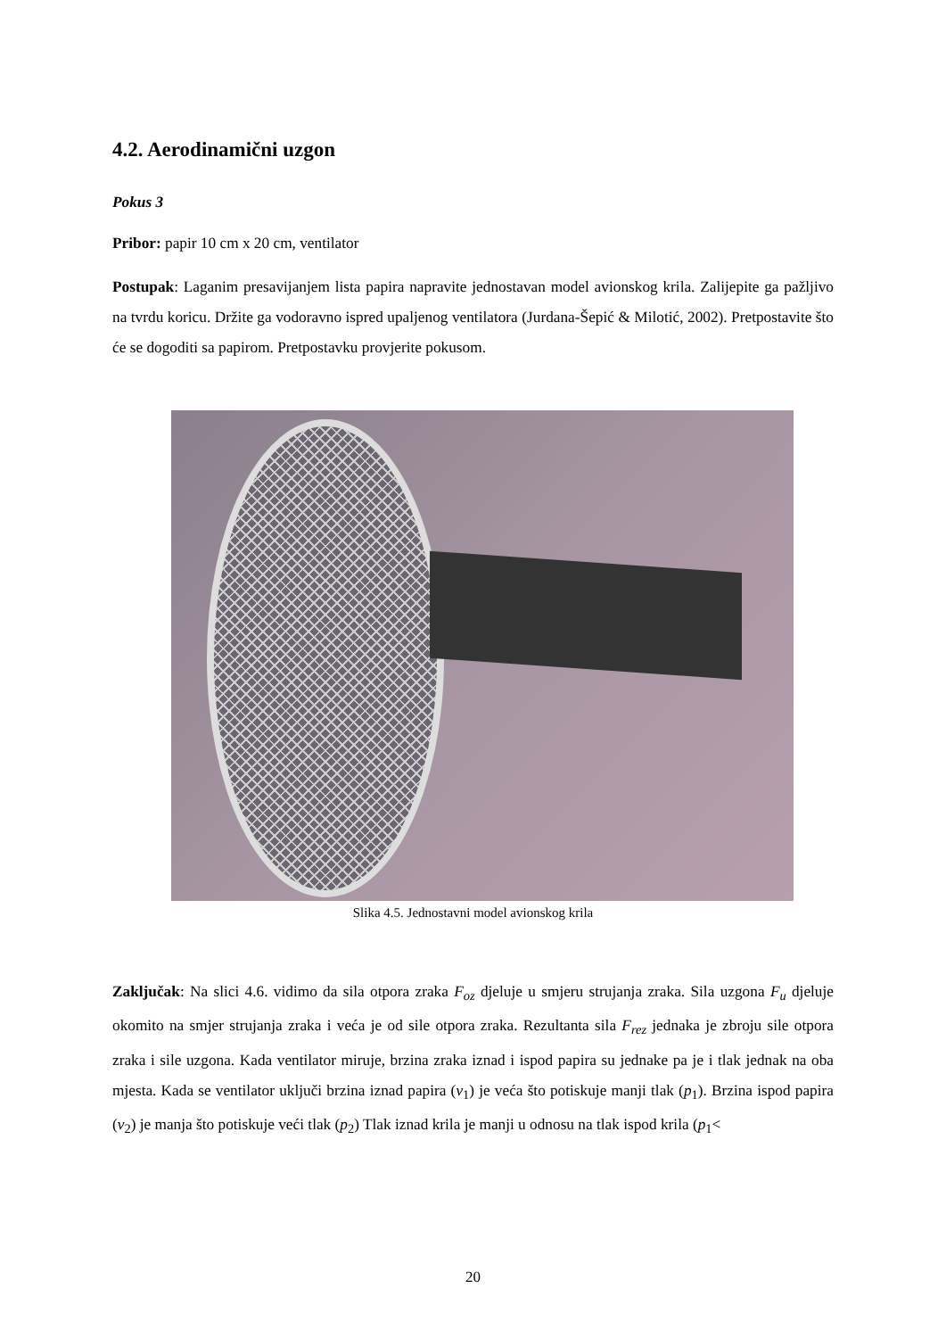4.2. Aerodinamični uzgon
Pokus 3
Pribor: papir 10 cm x 20 cm, ventilator
Postupak: Laganim presavijanjem lista papira napravite jednostavan model avionskog krila. Zalijepite ga pažljivo na tvrdu koricu. Držite ga vodoravno ispred upaljenog ventilatora (Jurdana-Šepić & Milotić, 2002). Pretpostavite što će se dogoditi sa papirom. Pretpostavku provjerite pokusom.
Slika 4.5. Jednostavni model avionskog krila
Zaključak: Na slici 4.6. vidimo da sila otpora zraka F<sub>oz</sub> djeluje u smjeru strujanja zraka. Sila uzgona F<sub>u</sub> djeluje okomito na smjer strujanja zraka i veća je od sile otpora zraka. Rezultanta sila F<sub>rez</sub> jednaka je zbroju sile otpora zraka i sile uzgona. Kada ventilator miruje, brzina zraka iznad i ispod papira su jednake pa je i tlak jednak na oba mjesta. Kada se ventilator uključi brzina iznad papira (v<sub>1</sub>) je veća što potiskuje manji tlak (p<sub>1</sub>). Brzina ispod papira (v<sub>2</sub>) je manja što potiskuje veći tlak (p<sub>2</sub>) Tlak iznad krila je manji u odnosu na tlak ispod krila (p<sub>1</sub><
20